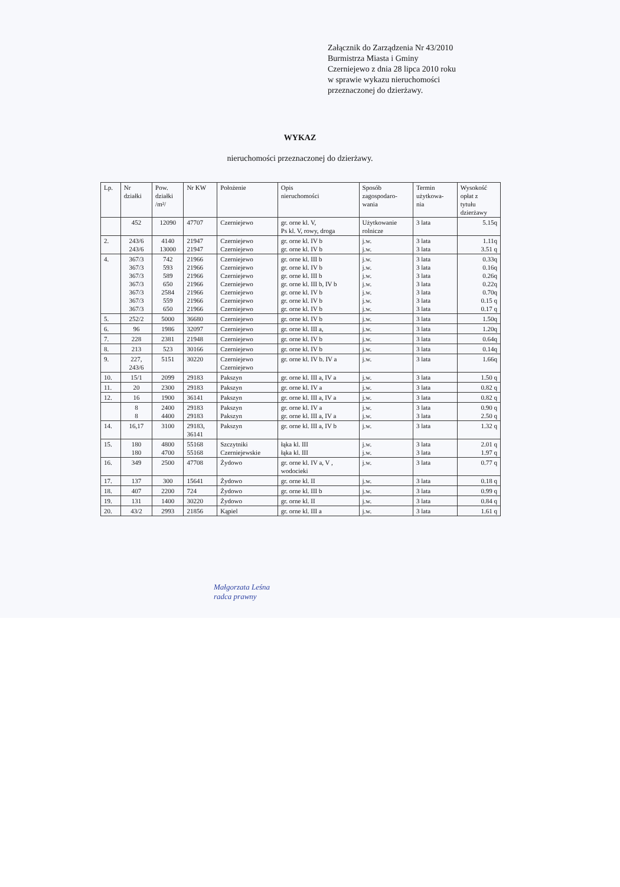Załącznik do Zarządzenia Nr 43/2010
Burmistrza Miasta i Gminy
Czerniejewo z dnia 28 lipca 2010 roku
w sprawie wykazu nieruchomości
przeznaczonej do dzierżawy.
WYKAZ
nieruchomości przeznaczonej do dzierżawy.
| Lp. | Nr działki | Pow. działki /m²/ | Nr KW | Położenie | Opis nieruchomości | Sposób zagospodaro- wania | Termin użytkowa- nia | Wysokość opłat z tytułu dzierżawy |
| --- | --- | --- | --- | --- | --- | --- | --- | --- |
| | 452 | 12090 | 47707 | Czerniejewo | gr. orne kl. V, Ps kl. V, rowy, droga | Użytkowanie rolnicze | 3 lata | 5.15q |
| 2. | 243/6 243/6 | 4140 13000 | 21947 21947 | Czerniejewo Czerniejewo | gr. orne kl. IV b gr. orne kl. IV b | j.w. j.w. | 3 lata 3 lata | 1.11q 3.51 q |
| 4. | 367/3 367/3 367/3 367/3 367/3 367/3 367/3 | 742 593 589 650 2584 559 650 | 21966 21966 21966 21966 21966 21966 21966 | Czerniejewo Czerniejewo Czerniejewo Czerniejewo Czerniejewo Czerniejewo Czerniejewo | gr. orne kl. III b gr. orne kl. IV b gr. orne kl. III b gr. orne kl. III b, IV b gr. orne kl. IV b gr. orne kl. IV b gr. orne kl. IV b | j.w. j.w. j.w. j.w. j.w. j.w. j.w. | 3 lata 3 lata 3 lata 3 lata 3 lata 3 lata 3 lata | 0.33q 0.16q 0.26q 0.22q 0.70q 0.15 q 0.17 q |
| 5. | 252/2 | 5000 | 36680 | Czerniejewo | gr. orne kl. IV b | j.w. | 3 lata | 1.50q |
| 6. | 96 | 1986 | 32097 | Czerniejewo | gr. orne kl. III a, | j.w. | 3 lata | 1.20q |
| 7. | 228 | 2381 | 21948 | Czerniejewo | gr. orne kl. IV b | j.w. | 3 lata | 0.64q |
| 8. | 213 | 523 | 30166 | Czerniejewo | gr. orne kl. IV b | j.w. | 3 lata | 0.14q |
| 9. | 227, 243/6 | 5151 | 30220 | Czerniejewo Czerniejewo | gr. orne kl. IV b. IV a | j.w. | 3 lata | 1.66q |
| 10. | 15/1 | 2099 | 29183 | Pakszyn | gr. orne kl. III a, IV a | j.w. | 3 lata | 1.50 q |
| 11. | 20 | 2300 | 29183 | Pakszyn | gr. orne kl. IV a | j.w. | 3 lata | 0.82 q |
| 12. | 16 | 1900 | 36141 | Pakszyn | gr. orne kl. III a, IV a | j.w. | 3 lata | 0.82 q |
| | 8 8 | 2400 4400 | 29183 29183 | Pakszyn Pakszyn | gr. orne kl. IV a gr. orne kl. III a, IV a | j.w. j.w. | 3 lata 3 lata | 0.90 q 2.50 q |
| 14. | 16,17 | 3100 | 29183, 36141 | Pakszyn | gr. orne kl. III a, IV b | j.w. | 3 lata | 1.32 q |
| 15. | 180 180 | 4800 4700 | 55168 55168 | Szczytniki Czerniejewskie | łąka kl. III łąka kl. III | j.w. j.w. | 3 lata 3 lata | 2.01 q 1.97 q |
| 16. | 349 | 2500 | 47708 | Żydowo | gr. orne kl. IV a, V , wodocieki | j.w. | 3 lata | 0.77 q |
| 17. | 137 | 300 | 15641 | Żydowo | gr. orne kl. II | j.w. | 3 lata | 0.18 q |
| 18. | 407 | 2200 | 724 | Żydowo | gr. orne kl. III b | j.w. | 3 lata | 0.99 q |
| 19. | 131 | 1400 | 30220 | Żydowo | gr. orne kl. II | j.w. | 3 lata | 0.84 q |
| 20. | 43/2 | 2993 | 21856 | Kąpiel | gr. orne kl. III a | j.w. | 3 lata | 1.61 q |
Małgorzata Leśna
radca prawny